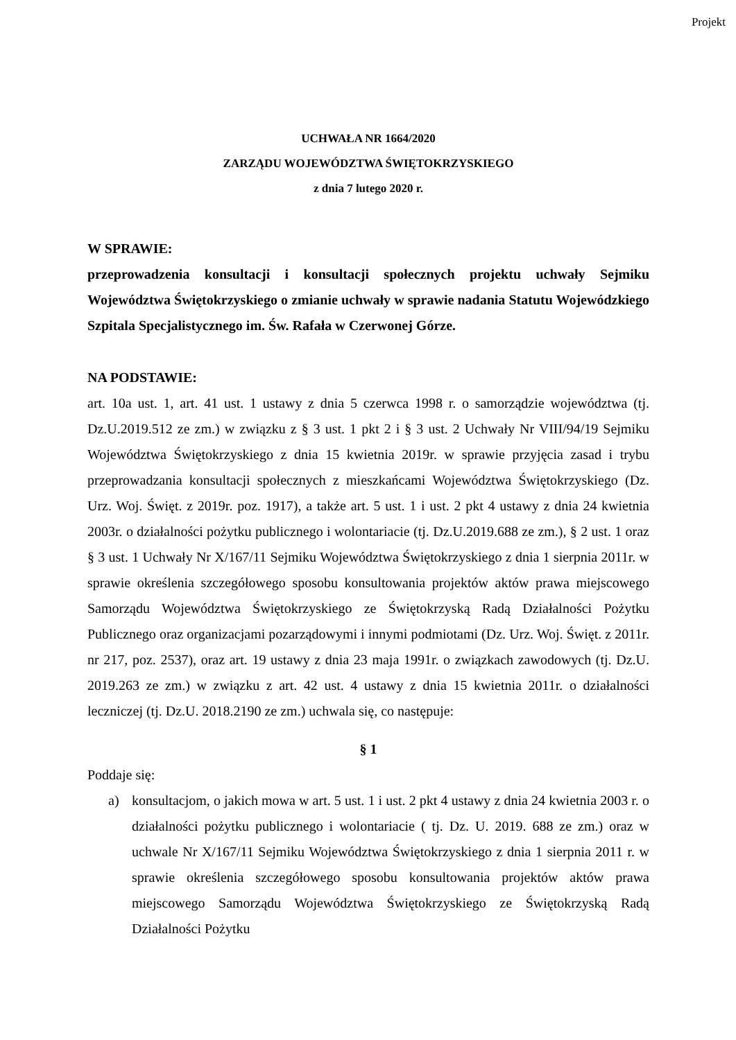Projekt
UCHWAŁA NR 1664/2020
ZARZĄDU WOJEWÓDZTWA ŚWIĘTOKRZYSKIEGO
z dnia 7 lutego 2020 r.
W SPRAWIE:
przeprowadzenia konsultacji i konsultacji społecznych projektu uchwały Sejmiku Województwa Świętokrzyskiego o zmianie uchwały w sprawie nadania Statutu Wojewódzkiego Szpitala Specjalistycznego im. Św. Rafała w Czerwonej Górze.
NA PODSTAWIE:
art. 10a ust. 1, art. 41 ust. 1 ustawy z dnia 5 czerwca 1998 r. o samorządzie województwa (tj. Dz.U.2019.512 ze zm.) w związku z § 3 ust. 1 pkt 2 i § 3 ust. 2 Uchwały Nr VIII/94/19 Sejmiku Województwa Świętokrzyskiego z dnia 15 kwietnia 2019r. w sprawie przyjęcia zasad i trybu przeprowadzania konsultacji społecznych z mieszkańcami Województwa Świętokrzyskiego (Dz. Urz. Woj. Święt. z 2019r. poz. 1917), a także art. 5 ust. 1 i ust. 2 pkt 4 ustawy z dnia 24 kwietnia 2003r. o działalności pożytku publicznego i wolontariacie (tj. Dz.U.2019.688 ze zm.), § 2 ust. 1 oraz § 3 ust. 1 Uchwały Nr X/167/11 Sejmiku Województwa Świętokrzyskiego z dnia 1 sierpnia 2011r. w sprawie określenia szczegółowego sposobu konsultowania projektów aktów prawa miejscowego Samorządu Województwa Świętokrzyskiego ze Świętokrzyską Radą Działalności Pożytku Publicznego oraz organizacjami pozarządowymi i innymi podmiotami (Dz. Urz. Woj. Święt. z 2011r. nr 217, poz. 2537), oraz art. 19 ustawy z dnia 23 maja 1991r. o związkach zawodowych (tj. Dz.U. 2019.263 ze zm.) w związku z art. 42 ust. 4 ustawy z dnia 15 kwietnia 2011r. o działalności leczniczej (tj. Dz.U. 2018.2190 ze zm.) uchwala się, co następuje:
§ 1
Poddaje się:
a) konsultacjom, o jakich mowa w art. 5 ust. 1 i ust. 2 pkt 4 ustawy z dnia 24 kwietnia 2003 r. o działalności pożytku publicznego i wolontariacie ( tj. Dz. U. 2019. 688 ze zm.) oraz w uchwale Nr X/167/11 Sejmiku Województwa Świętokrzyskiego z dnia 1 sierpnia 2011 r. w sprawie określenia szczegółowego sposobu konsultowania projektów aktów prawa miejscowego Samorządu Województwa Świętokrzyskiego ze Świętokrzyską Radą Działalności Pożytku